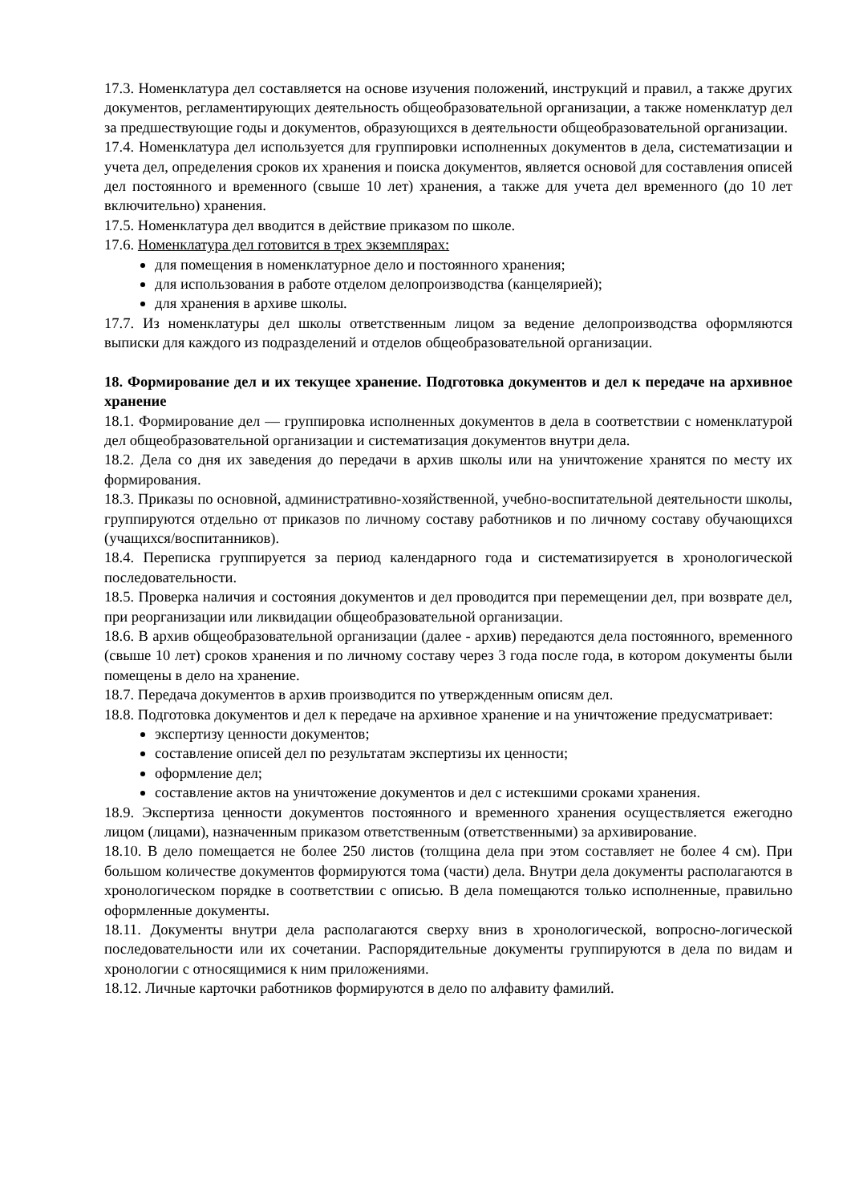17.3. Номенклатура дел составляется на основе изучения положений, инструкций и правил, а также других документов, регламентирующих деятельность общеобразовательной организации, а также номенклатур дел за предшествующие годы и документов, образующихся в деятельности общеобразовательной организации.
17.4. Номенклатура дел используется для группировки исполненных документов в дела, систематизации и учета дел, определения сроков их хранения и поиска документов, является основой для составления описей дел постоянного и временного (свыше 10 лет) хранения, а также для учета дел временного (до 10 лет включительно) хранения.
17.5. Номенклатура дел вводится в действие приказом по школе.
17.6. Номенклатура дел готовится в трех экземплярах:
для помещения в номенклатурное дело и постоянного хранения;
для использования в работе отделом делопроизводства (канцелярией);
для хранения в архиве школы.
17.7. Из номенклатуры дел школы ответственным лицом за ведение делопроизводства оформляются выписки для каждого из подразделений и отделов общеобразовательной организации.
18. Формирование дел и их текущее хранение. Подготовка документов и дел к передаче на архивное хранение
18.1. Формирование дел — группировка исполненных документов в дела в соответствии с номенклатурой дел общеобразовательной организации и систематизация документов внутри дела.
18.2. Дела со дня их заведения до передачи в архив школы или на уничтожение хранятся по месту их формирования.
18.3. Приказы по основной, административно-хозяйственной, учебно-воспитательной деятельности школы, группируются отдельно от приказов по личному составу работников и по личному составу обучающихся (учащихся/воспитанников).
18.4. Переписка группируется за период календарного года и систематизируется в хронологической последовательности.
18.5. Проверка наличия и состояния документов и дел проводится при перемещении дел, при возврате дел, при реорганизации или ликвидации общеобразовательной организации.
18.6. В архив общеобразовательной организации (далее - архив) передаются дела постоянного, временного (свыше 10 лет) сроков хранения и по личному составу через 3 года после года, в котором документы были помещены в дело на хранение.
18.7. Передача документов в архив производится по утвержденным описям дел.
18.8. Подготовка документов и дел к передаче на архивное хранение и на уничтожение предусматривает:
экспертизу ценности документов;
составление описей дел по результатам экспертизы их ценности;
оформление дел;
составление актов на уничтожение документов и дел с истекшими сроками хранения.
18.9. Экспертиза ценности документов постоянного и временного хранения осуществляется ежегодно лицом (лицами), назначенным приказом ответственным (ответственными) за архивирование.
18.10. В дело помещается не более 250 листов (толщина дела при этом составляет не более 4 см). При большом количестве документов формируются тома (части) дела. Внутри дела документы располагаются в хронологическом порядке в соответствии с описью. В дела помещаются только исполненные, правильно оформленные документы.
18.11. Документы внутри дела располагаются сверху вниз в хронологической, вопросно-логической последовательности или их сочетании. Распорядительные документы группируются в дела по видам и хронологии с относящимися к ним приложениями.
18.12. Личные карточки работников формируются в дело по алфавиту фамилий.